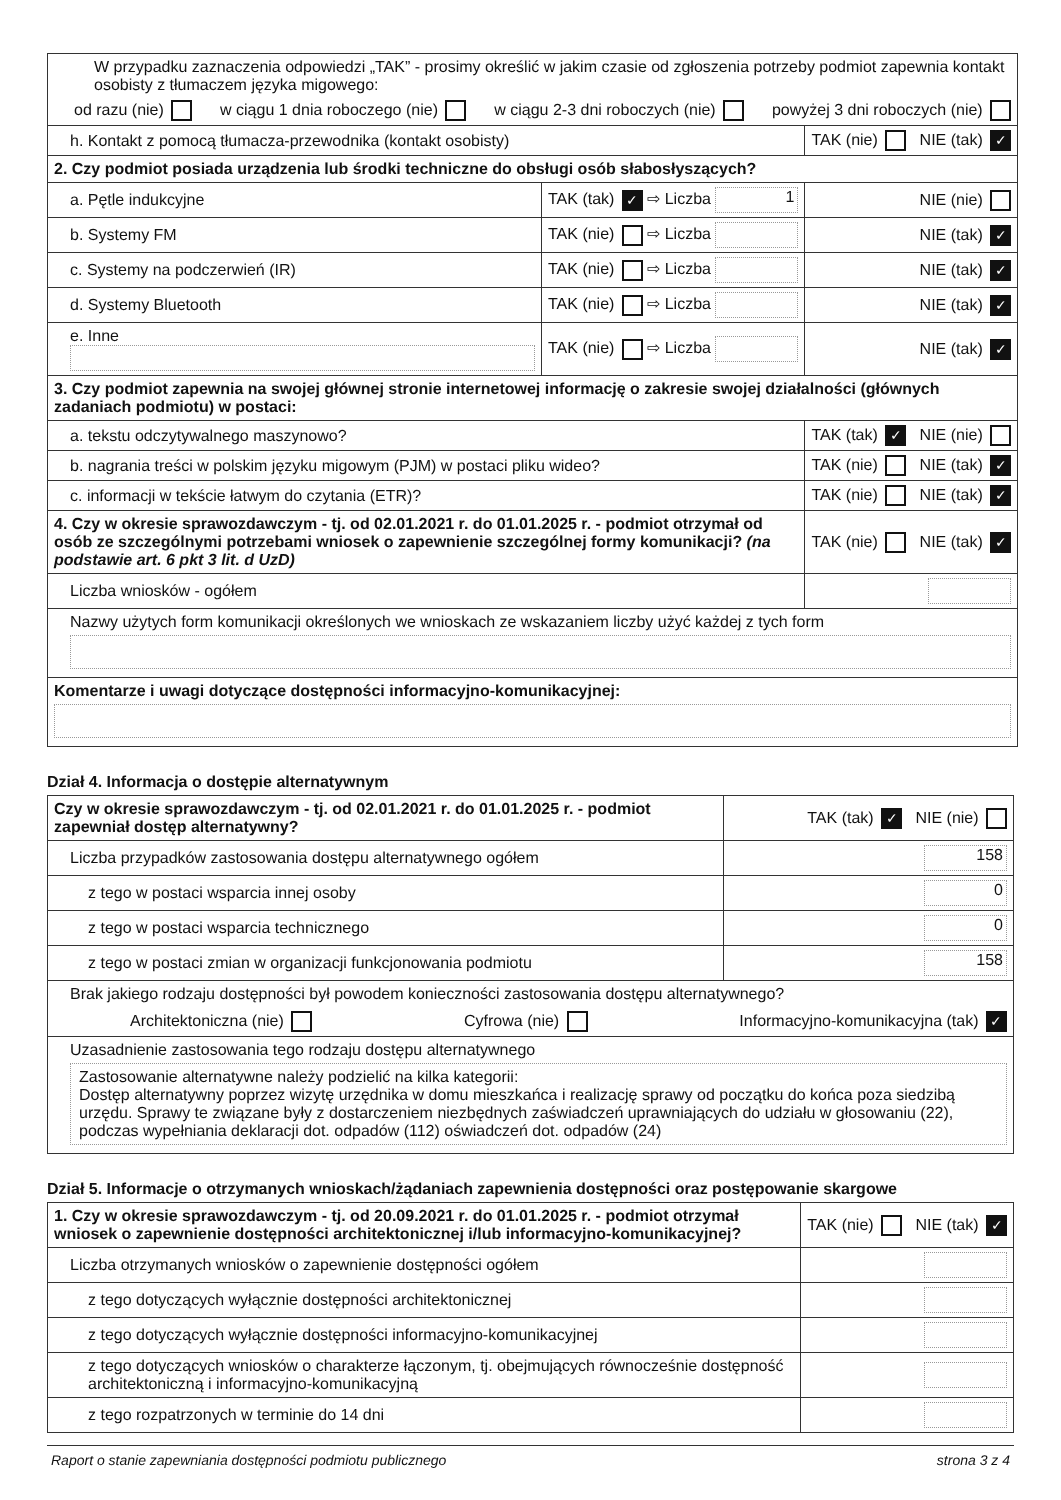| W przypadku zaznaczenia odpowiedzi „TAK” - prosimy określić w jakim czasie od zgłoszenia potrzeby podmiot zapewnia kontakt osobisty z tłumaczem języka migowego: od razu (nie) w ciągu 1 dnia roboczego (nie) w ciągu 2-3 dni roboczych (nie) powyżej 3 dni roboczych (nie) | | |
| h. Kontakt z pomocą tłumacza-przewodnika (kontakt osobisty) | | TAK (nie) NIE (tak) ✓ |
| 2. Czy podmiot posiada urządzenia lub środki techniczne do obsługi osób słabosłyszących? | | |
| a. Pętle indukcyjne | TAK (tak) ✓ ⇨ Liczba 1 | NIE (nie) |
| b. Systemy FM | TAK (nie) ⇨ Liczba | NIE (tak) ✓ |
| c. Systemy na podczerwień (IR) | TAK (nie) ⇨ Liczba | NIE (tak) ✓ |
| d. Systemy Bluetooth | TAK (nie) ⇨ Liczba | NIE (tak) ✓ |
| e. Inne | TAK (nie) ⇨ Liczba | NIE (tak) ✓ |
| 3. Czy podmiot zapewnia na swojej głównej stronie internetowej informację o zakresie swojej działalności (głównych zadaniach podmiotu) w postaci: | | |
| a. tekstu odczytywalnego maszynowo? | | TAK (tak) ✓ NIE (nie) |
| b. nagrania treści w polskim języku migowym (PJM) w postaci pliku wideo? | | TAK (nie) NIE (tak) ✓ |
| c. informacji w tekście łatwym do czytania (ETR)? | | TAK (nie) NIE (tak) ✓ |
| 4. Czy w okresie sprawozdawczym - tj. od 02.01.2021 r. do 01.01.2025 r. - podmiot otrzymał od osób ze szczególnymi potrzebami wniosek o zapewnienie szczególnej formy komunikacji? (na podstawie art. 6 pkt 3 lit. d UzD) | | TAK (nie) NIE (tak) ✓ |
| Liczba wniosków - ogółem | | |
| Nazwy użytych form komunikacji określonych we wnioskach ze wskazaniem liczby użyć każdej z tych form | | |
| Komentarze i uwagi dotyczące dostępności informacyjno-komunikacyjnej: | | |
Dział 4. Informacja o dostępie alternatywnym
| Czy w okresie sprawozdawczym - tj. od 02.01.2021 r. do 01.01.2025 r. - podmiot zapewniał dostęp alternatywny? | TAK (tak) ✓ NIE (nie) |
| Liczba przypadków zastosowania dostępu alternatywnego ogółem | 158 |
| z tego w postaci wsparcia innej osoby | 0 |
| z tego w postaci wsparcia technicznego | 0 |
| z tego w postaci zmian w organizacji funkcjonowania podmiotu | 158 |
| Brak jakiego rodzaju dostępności był powodem konieczności zastosowania dostępu alternatywnego? Architektoniczna (nie) Cyfrowa (nie) Informacyjno-komunikacyjna (tak) ✓ | |
| Uzasadnienie zastosowania tego rodzaju dostępu alternatywnego Zastosowanie alternatywne należy podzielić na kilka kategorii: Dostęp alternatywny poprzez wizytę urzędnika w domu mieszkańca i realizację sprawy od początku do końca poza siedzibą urzędu. Sprawy te związane były z dostarczeniem niezbędnych zaświadczeń uprawniających do udziału w głosowaniu (22), podczas wypełniania deklaracji dot. odpadów (112) oświadczeń dot. odpadów (24) | |
Dział 5. Informacje o otrzymanych wnioskach/żądaniach zapewnienia dostępności oraz postępowanie skargowe
| 1. Czy w okresie sprawozdawczym - tj. od 20.09.2021 r. do 01.01.2025 r. - podmiot otrzymał wniosek o zapewnienie dostępności architektonicznej i/lub informacyjno-komunikacyjnej? | TAK (nie) NIE (tak) ✓ |
| Liczba otrzymanych wniosków o zapewnienie dostępności ogółem | |
| z tego dotyczących wyłącznie dostępności architektonicznej | |
| z tego dotyczących wyłącznie dostępności informacyjno-komunikacyjnej | |
| z tego dotyczących wniosków o charakterze łączonym, tj. obejmujących równocześnie dostępność architektoniczną i informacyjno-komunikacyjną | |
| z tego rozpatrzonych w terminie do 14 dni | |
Raport o stanie zapewniania dostępności podmiotu publicznego strona 3 z 4